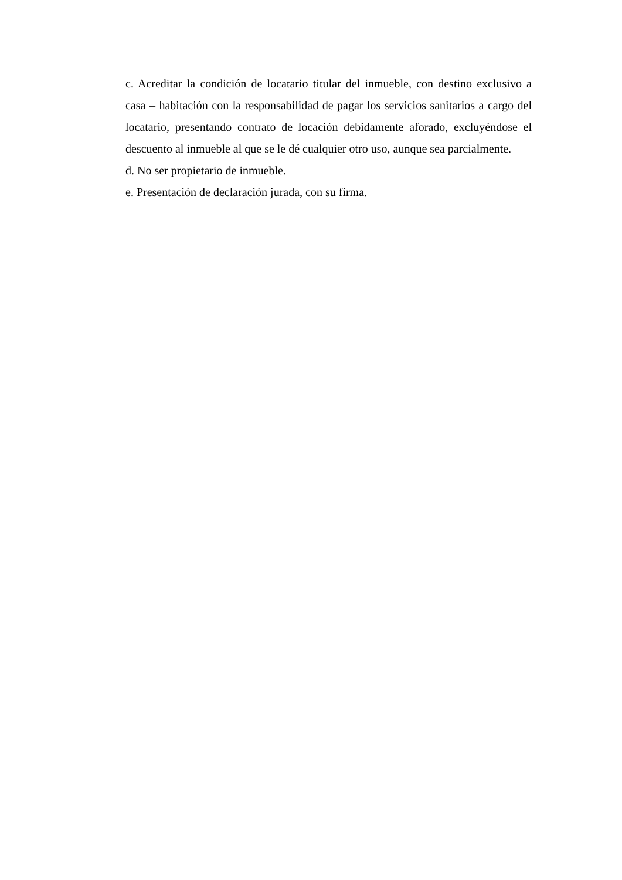c. Acreditar la condición de locatario titular del inmueble, con destino exclusivo a casa – habitación con la responsabilidad de pagar los servicios sanitarios a cargo del locatario, presentando contrato de locación debidamente aforado, excluyéndose el descuento al inmueble al que se le dé cualquier otro uso, aunque sea parcialmente.
d. No ser propietario de inmueble.
e. Presentación de declaración jurada, con su firma.